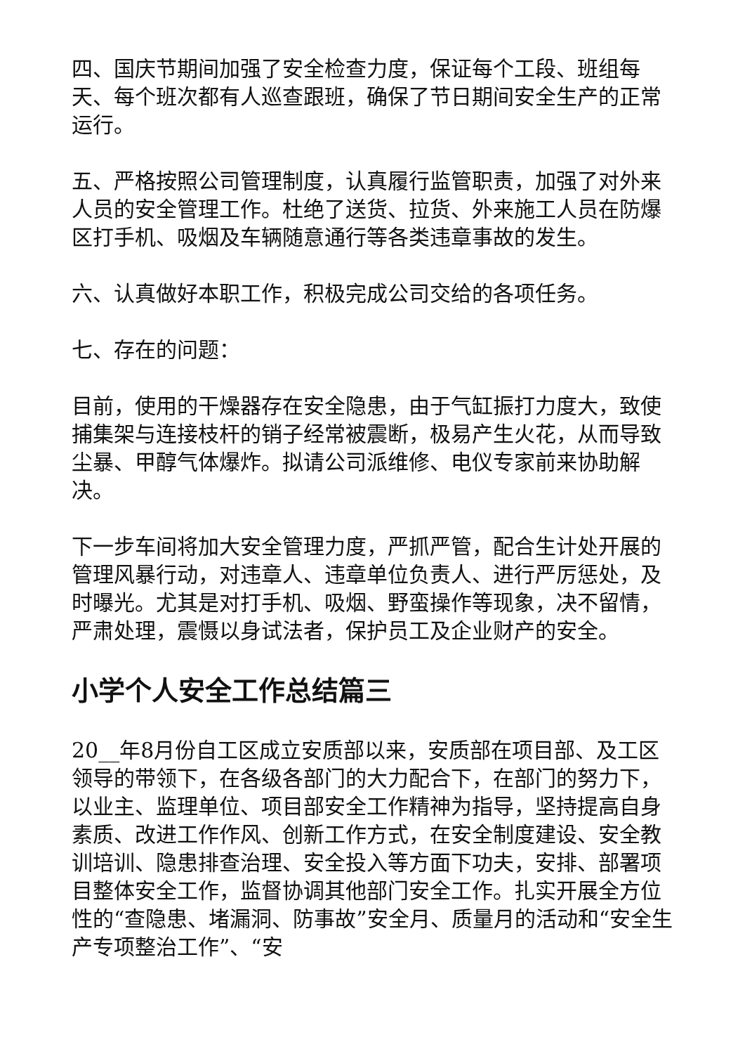四、国庆节期间加强了安全检查力度，保证每个工段、班组每天、每个班次都有人巡查跟班，确保了节日期间安全生产的正常运行。
五、严格按照公司管理制度，认真履行监管职责，加强了对外来人员的安全管理工作。杜绝了送货、拉货、外来施工人员在防爆区打手机、吸烟及车辆随意通行等各类违章事故的发生。
六、认真做好本职工作，积极完成公司交给的各项任务。
七、存在的问题：
目前，使用的干燥器存在安全隐患，由于气缸振打力度大，致使捕集架与连接枝杆的销子经常被震断，极易产生火花，从而导致尘暴、甲醇气体爆炸。拟请公司派维修、电仪专家前来协助解决。
下一步车间将加大安全管理力度，严抓严管，配合生计处开展的管理风暴行动，对违章人、违章单位负责人、进行严厉惩处，及时曝光。尤其是对打手机、吸烟、野蛮操作等现象，决不留情，严肃处理，震慑以身试法者，保护员工及企业财产的安全。
小学个人安全工作总结篇三
20__年8月份自工区成立安质部以来，安质部在项目部、及工区领导的带领下，在各级各部门的大力配合下，在部门的努力下，以业主、监理单位、项目部安全工作精神为指导，坚持提高自身素质、改进工作作风、创新工作方式，在安全制度建设、安全教训培训、隐患排查治理、安全投入等方面下功夫，安排、部署项目整体安全工作，监督协调其他部门安全工作。扎实开展全方位性的“查隐患、堵漏洞、防事故”安全月、质量月的活动和“安全生产专项整治工作”、“安